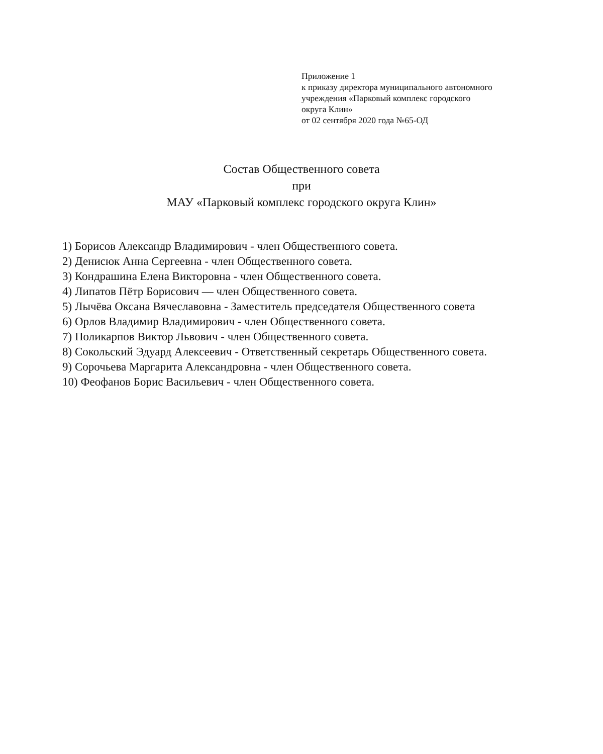Приложение 1
к приказу директора муниципального автономного
учреждения «Парковый комплекс городского
округа Клин»
от 02 сентября 2020 года №65-ОД
Состав Общественного совета
при
МАУ «Парковый комплекс городского округа Клин»
1) Борисов Александр Владимирович - член Общественного совета.
2) Денисюк Анна Сергеевна - член Общественного совета.
3) Кондрашина Елена Викторовна - член Общественного совета.
4) Липатов Пётр Борисович — член Общественного совета.
5) Лычёва Оксана Вячеславовна - Заместитель председателя Общественного совета
6) Орлов Владимир Владимирович - член Общественного совета.
7) Поликарпов Виктор Львович - член Общественного совета.
8) Сокольский Эдуард Алексеевич - Ответственный секретарь Общественного совета.
9) Сорочьева Маргарита Александровна - член Общественного совета.
10) Феофанов Борис Васильевич - член Общественного совета.